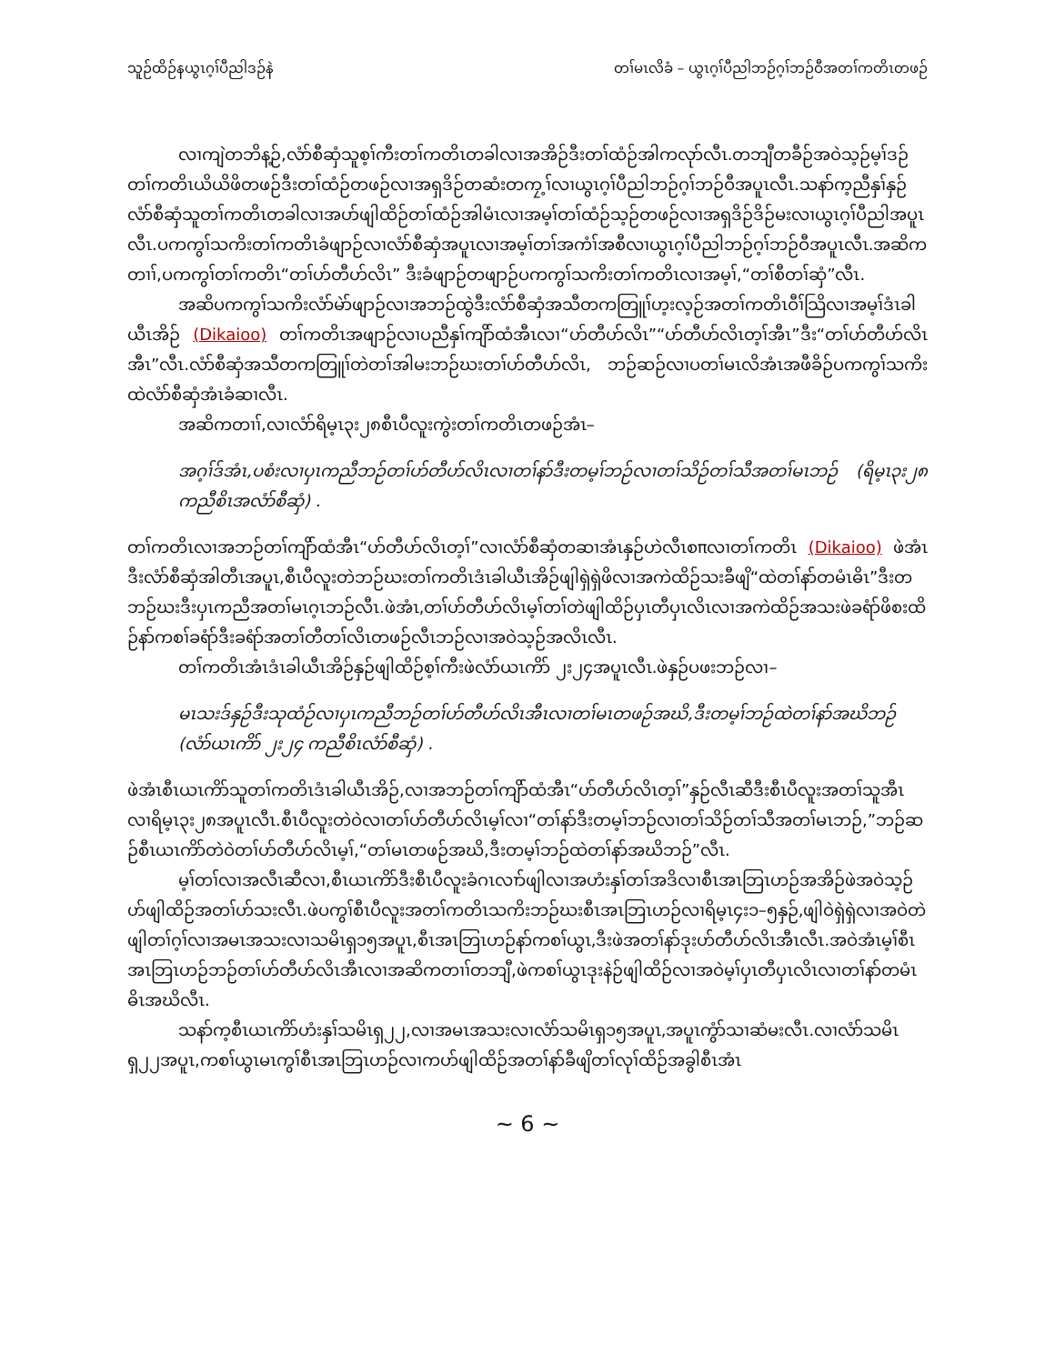သူဉ်ထိဉ်နယွၤဂ့ၢ်ပီညါဒဉ်နဲ တၢ်မၤလိခံ – ယွၤဂ့ၢ်ပီညါဘဉ်ဂ့ၢ်ဘဉ်ဝီအတၢ်ကတိၤတဖဉ်
လၢကျဲတဘိန့ဉ်,လံာ်စီဆှံသူစ့ၢ်ကီးတၢ်ကတိၤတခါလၢအအိဉ်ဒီးတၢ်ထံဉ်အါကလုာ်လီၤ.တဘျီတခီဉ်အဝဲသ့ဉ်မ့ၢ်ဒဉ်တၢ်ကတိၤယိယိဖိတဖဉ်ဒီးတၢ်ထံဉ်တဖဉ်လၢအရှဒိဉ်တဆံးတကၠ့ၢ်လၢယွၤဂ့ၢ်ပီညါဘဉ်ဂ့ၢ်ဘဉ်ဝီအပူၤလီၤ.သနာ်က့ညီနှၢ်နှဉ်လံာ်စီဆှံသူတၢ်ကတိၤတခါလၢအပာ်ဖျါထိဉ်တၢ်ထံဉ်အါမံၤလၢအမ့ၢ်တၢ်ထံဉ်သ့ဉ်တဖဉ်လၢအရှဒိဉ်ဒိဉ်မးလၢယွၤဂ့ၢ်ပီညါအပူၤလီၤ.ပကကွၢ်သကိးတၢ်ကတိၤခံဖျာဉ်လၢလံာ်စီဆှံအပူၤလၢအမ့ၢ်တၢ်အကံၢ်အစီလၢယွၤဂ့ၢ်ပီညါဘဉ်ဂ့ၢ်ဘဉ်ဝီအပူၤလီၤ.အဆိကတၢၢ်,ပကကွၢ်တၢ်ကတိၤ“တၢ်ဟ်တီဟ်လိၤ” ဒီးခံဖျာဉ်တဖျာဉ်ပကကွၢ်သကိးတၢ်ကတိၤလၢအမ့ၢ်,“တၢ်စီတၢ်ဆှံ”လီၤ.
အဆိပကကွၢ်သကိးလံာ်မဲာ်ဖျာဉ်လၢအဘဉ်ထွဲဒီးလံာ်စီဆှံအသီတကတြူၢ်ဟ့းလ့ဉ်အတၢ်ကတိၤဝီၢ်သြိလၢအမ့ၢ်ဒံၤခါယီၤအိဉ် (Dikaioo) တၢ်ကတိၤအဖျာဉ်လၢပညီနှၢ်ကျိာ်ထံအီၤလၢ“ဟ်တီဟ်လိၤ”“ဟ်တီဟ်လိၤတ့ၢ်အီၤ”ဒီး“တၢ်ဟ်တီဟ်လိၤအီၤ”လီၤ.လံာ်စီဆှံအသီတကတြူၢ်တဲတၢ်အါမးဘဉ်ဃးတၢ်ဟ်တီဟ်လိၤ, ဘဉ်ဆဉ်လၢပတၢ်မၤလိအံၤအဖီခိဉ်ပကကွၢ်သကိးထဲလံာ်စီဆှံအံၤခံဆၢလီၤ.
အဆိကတၢၢ်,လၢလံာ်ရိမ့ၤ၃း၂၈စီၤပီလူးကွဲးတၢ်ကတိၤတဖဉ်အံၤ–
အဂ့ၢ်ဒ်အံၤ,ပစံးလၢပှၤကညီဘဉ်တၢ်ဟ်တီဟ်လိၤလၢတၢ်နာ်ဒီးတမ့ၢ်ဘဉ်လၢတၢ်သိဉ်တၢ်သီအတၢ်မၤဘဉ် (ရိမ့ၤ၃း၂၈ ကညီစိၤအလံာ်စီဆှံ) .
တၢ်ကတိၤလၢအဘဉ်တၢ်ကျိာ်ထံအီၤ“ဟ်တီဟ်လိၤတ့ၢ်”လၢလံာ်စီဆှံတဆၢအံၤနှဉ်ဟဲလီၤစπလၢတၢ်ကတိၤ (Dikaioo) ဖဲအံၤဒီးလံာ်စီဆှံအါတီၤအပူၤ,စီၤပီလူးတဲဘဉ်ဃးတၢ်ကတိၤဒံၤခါယီၤအိဉ်ဖျါရှဲရှဲဖိလၢအကဲထိဉ်သးခီဖျိ“ထဲတၢ်နာ်တမံၤဓိၤ”ဒီးတဘဉ်ဃးဒီးပှၤကညီအတၢ်မၤဂ့ၤဘဉ်လီၤ.ဖဲအံၤ,တၢ်ဟ်တီဟ်လိၤမ့ၢ်တၢ်တဲဖျါထိဉ်ပှၤတီပှၤလိၤလၢအကဲထိဉ်အသးဖဲခရံာ်ဖိစးထိဉ်နာ်ကစၢ်ခရံာ်ဒီးခရံာ်အတၢ်တီတၢ်လိၤတဖဉ်လီၤဘဉ်လၢအဝဲသ့ဉ်အလိၤလီၤ.
တၢ်ကတိၤအံၤဒံၤခါယီၤအိဉ်နှဉ်ဖျါထိဉ်စ့ၢ်ကီးဖဲလံာ်ယၤကိာ် ၂း၂၄အပူၤလီၤ.ဖဲနှဉ်ပဖးဘဉ်လၢ–
မၤသးဒ်နှဉ်ဒီးသုထံဉ်လၢပှၤကညီဘဉ်တၢ်ဟ်တီဟ်လိၤအီၤလၢတၢ်မၤတဖဉ်အဃိ,ဒီးတမ့ၢ်ဘဉ်ထဲတၢ်နာ်အဃိဘဉ် (လံာ်ယၤကိာ် ၂း၂၄ ကညီစိၤလံာ်စီဆှံ) .
ဖဲအံၤစီၤယၤကိာ်သူတၢ်ကတိၤဒံၤခါယီၤအိဉ်,လၢအဘဉ်တၢ်ကျိာ်ထံအီၤ“ဟ်တီဟ်လိၤတ့ၢ်”နှဉ်လီၤဆီဒီးစီၤပီလူးအတၢ်သူအီၤလၢရိမ့ၤ၃း၂၈အပူၤလီၤ.စီၤပီလူးတဲဝဲလၢတၢ်ဟ်တီဟ်လိၤမ့ၢ်လၢ“တၢ်နာ်ဒီးတမ့ၢ်ဘဉ်လၢတၢ်သိဉ်တၢ်သီအတၢ်မၤဘဉ်,”ဘဉ်ဆဉ်စီၤယၤကိာ်တဲဝဲတၢ်ဟ်တီဟ်လိၤမ့ၢ်,“တၢ်မၤတဖဉ်အဃိ,ဒီးတမ့ၢ်ဘဉ်ထဲတၢ်နာ်အဃိဘဉ်”လီၤ.
မ့ၢ်တၢ်လၢအလီၤဆီလၢ,စီၤယၤကိာ်ဒီးစီၤပီလူးခံဂၤလၢာ်ဖျါလၢအဟံးနှၢ်တၢ်အဒိလၢစီၤအၤဘြၤဟဉ်အအိဉ်ဖဲအဝဲသ့ဉ်ဟ်ဖျါထိဉ်အတၢ်ဟ်သးလီၤ.ဖဲပကွၢ်စီၤပီလူးအတၢ်ကတိၤသကိးဘဉ်ဃးစီၤအၤဘြၤဟဉ်လၢရိမ့ၤ၄း၁–၅နှဉ်,ဖျါဝဲရှဲရှဲလၢအဝဲတဲဖျါတၢ်ဂ့ၢ်လၢအမၤအသးလၢသမိၤရှ၁၅အပူၤ,စီၤအၤဘြၤဟဉ်နာ်ကစၢ်ယွၤ,ဒီးဖဲအတၢ်နာ်ဒုးဟ်တီဟ်လိၤအီၤလီၤ.အဝဲအံၤမ့ၢ်စီၤအၤဘြၤဟဉ်ဘဉ်တၢ်ဟ်တီဟ်လိၤအီၤလၢအဆိကတၢၢ်တဘျီ,ဖဲကစၢ်ယွၤဒုးနဲဉ်ဖျါထိဉ်လၢအဝဲမ့ၢ်ပှၤတီပှၤလိၤလၢတၢ်နာ်တမံၤဓိၤအဃိလီၤ.
သနာ်က့စီၤယၤကိာ်ဟံးနှၢ်သမိၤရှ၂၂,လၢအမၤအသးလၢလံာ်သမိၤရှ၁၅အပူၤ,အပူၤကွံာ်သၢဆံမးလီၤ.လၢလံာ်သမိၤရှ၂၂အပူၤ,ကစၢ်ယွၤမၤကွၢ်စီၤအၤဘြၤဟဉ်လၢကဟ်ဖျါထိဉ်အတၢ်နာ်ခီဖျိတၢ်လုၢ်ထိဉ်အခွါစီၤအံၤ
~ 6 ~